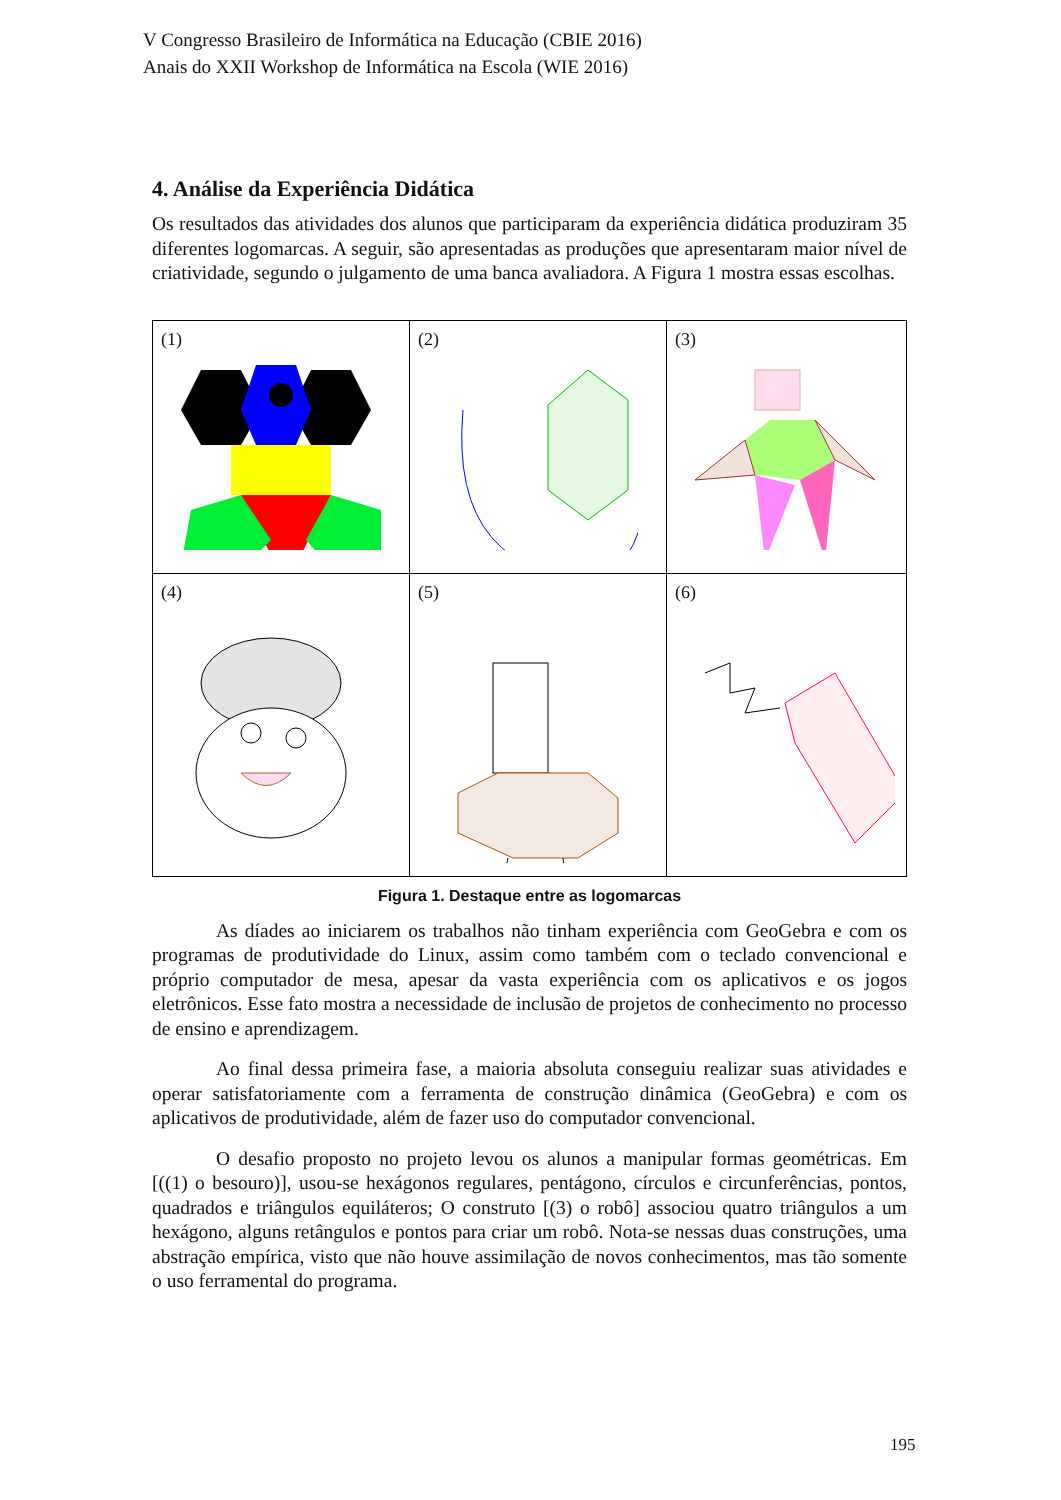V Congresso Brasileiro de Informática na Educação (CBIE 2016)
Anais do XXII Workshop de Informática na Escola (WIE 2016)
4. Análise da Experiência Didática
Os resultados das atividades dos alunos que participaram da experiência didática produziram 35 diferentes logomarcas. A seguir, são apresentadas as produções que apresentaram maior nível de criatividade, segundo o julgamento de uma banca avaliadora. A Figura 1 mostra essas escolhas.
| (1) | (2) | (3) |
| (4) | (5) | (6) |
Figura 1. Destaque entre as logomarcas
As díades ao iniciarem os trabalhos não tinham experiência com GeoGebra e com os programas de produtividade do Linux, assim como também com o teclado convencional e próprio computador de mesa, apesar da vasta experiência com os aplicativos e os jogos eletrônicos. Esse fato mostra a necessidade de inclusão de projetos de conhecimento no processo de ensino e aprendizagem.
Ao final dessa primeira fase, a maioria absoluta conseguiu realizar suas atividades e operar satisfatoriamente com a ferramenta de construção dinâmica (GeoGebra) e com os aplicativos de produtividade, além de fazer uso do computador convencional.
O desafio proposto no projeto levou os alunos a manipular formas geométricas. Em [((1) o besouro)], usou-se hexágonos regulares, pentágono, círculos e circunferências, pontos, quadrados e triângulos equiláteros; O construto [(3) o robô] associou quatro triângulos a um hexágono, alguns retângulos e pontos para criar um robô. Nota-se nessas duas construções, uma abstração empírica, visto que não houve assimilação de novos conhecimentos, mas tão somente o uso ferramental do programa.
195